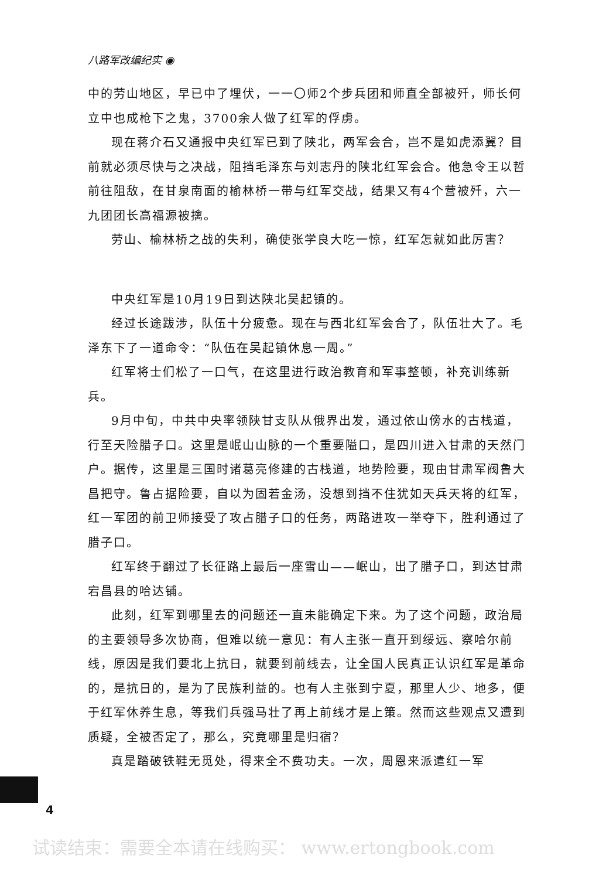八路军改编纪实 ◉
中的劳山地区，早已中了埋伏，一一〇师2个步兵团和师直全部被歼，师长何立中也成枪下之鬼，3700余人做了红军的俘虏。
现在蒋介石又通报中央红军已到了陕北，两军会合，岂不是如虎添翼？目前就必须尽快与之决战，阻挡毛泽东与刘志丹的陕北红军会合。他急令王以哲前往阻敌，在甘泉南面的榆林桥一带与红军交战，结果又有4个营被歼，六一九团团长高福源被擒。
劳山、榆林桥之战的失利，确使张学良大吃一惊，红军怎就如此厉害？
中央红军是10月19日到达陕北吴起镇的。
经过长途跋涉，队伍十分疲惫。现在与西北红军会合了，队伍壮大了。毛泽东下了一道命令：“队伍在吴起镇休息一周。”
红军将士们松了一口气，在这里进行政治教育和军事整顿，补充训练新兵。
9月中旬，中共中央率领陕甘支队从俄界出发，通过依山傍水的古栈道，行至天险腊子口。这里是岷山山脉的一个重要隘口，是四川进入甘肃的天然门户。据传，这里是三国时诸葛亮修建的古栈道，地势险要，现由甘肃军阀鲁大昌把守。鲁占据险要，自以为固若金汤，没想到挡不住犹如天兵天将的红军，红一军团的前卫师接受了攻占腊子口的任务，两路进攻一举夺下，胜利通过了腊子口。
红军终于翻过了长征路上最后一座雪山——岷山，出了腊子口，到达甘肃宕昌县的哈达铺。
此刻，红军到哪里去的问题还一直未能确定下来。为了这个问题，政治局的主要领导多次协商，但难以统一意见：有人主张一直开到绥远、察哈尔前线，原因是我们要北上抗日，就要到前线去，让全国人民真正认识红军是革命的，是抗日的，是为了民族利益的。也有人主张到宁夏，那里人少、地多，便于红军休养生息，等我们兵强马壮了再上前线才是上策。然而这些观点又遭到质疑，全被否定了，那么，究竟哪里是归宿？
真是踏破铁鞋无觅处，得来全不费功夫。一次，周恩来派遣红一军
4
试读结束：需要全本请在线购买： www.ertongbook.com